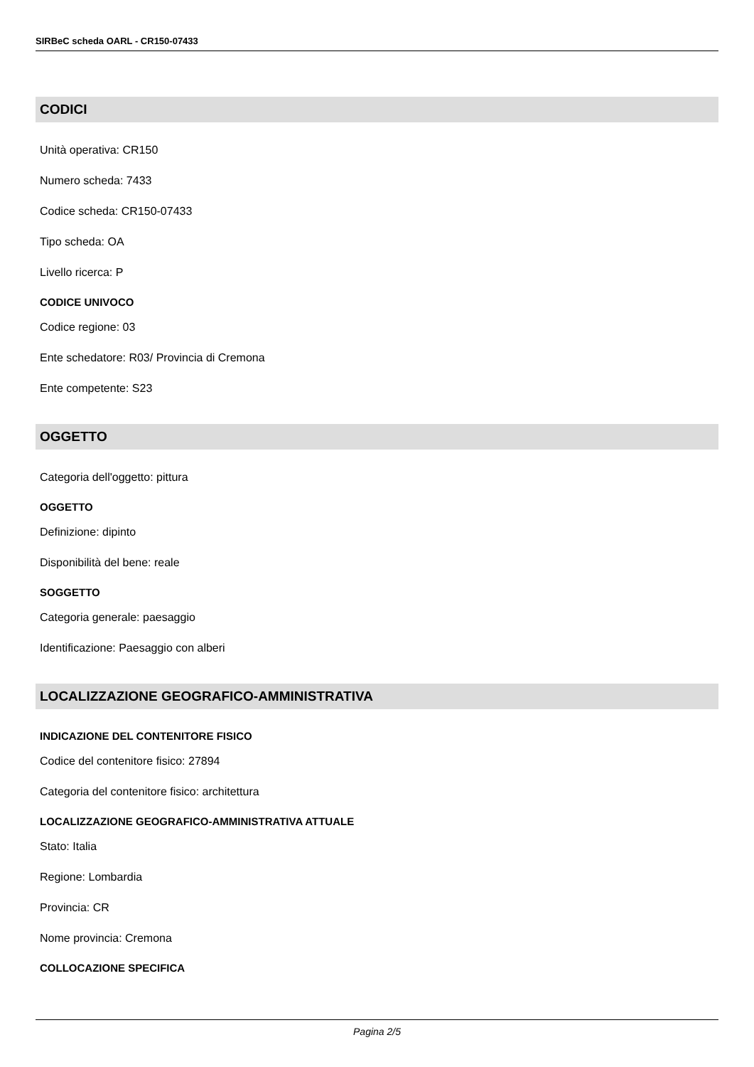SIRBeC scheda OARL - CR150-07433
CODICI
Unità operativa: CR150
Numero scheda: 7433
Codice scheda: CR150-07433
Tipo scheda: OA
Livello ricerca: P
CODICE UNIVOCO
Codice regione: 03
Ente schedatore: R03/ Provincia di Cremona
Ente competente: S23
OGGETTO
Categoria dell'oggetto: pittura
OGGETTO
Definizione: dipinto
Disponibilità del bene: reale
SOGGETTO
Categoria generale: paesaggio
Identificazione: Paesaggio con alberi
LOCALIZZAZIONE GEOGRAFICO-AMMINISTRATIVA
INDICAZIONE DEL CONTENITORE FISICO
Codice del contenitore fisico: 27894
Categoria del contenitore fisico: architettura
LOCALIZZAZIONE GEOGRAFICO-AMMINISTRATIVA ATTUALE
Stato: Italia
Regione: Lombardia
Provincia: CR
Nome provincia: Cremona
COLLOCAZIONE SPECIFICA
Pagina 2/5